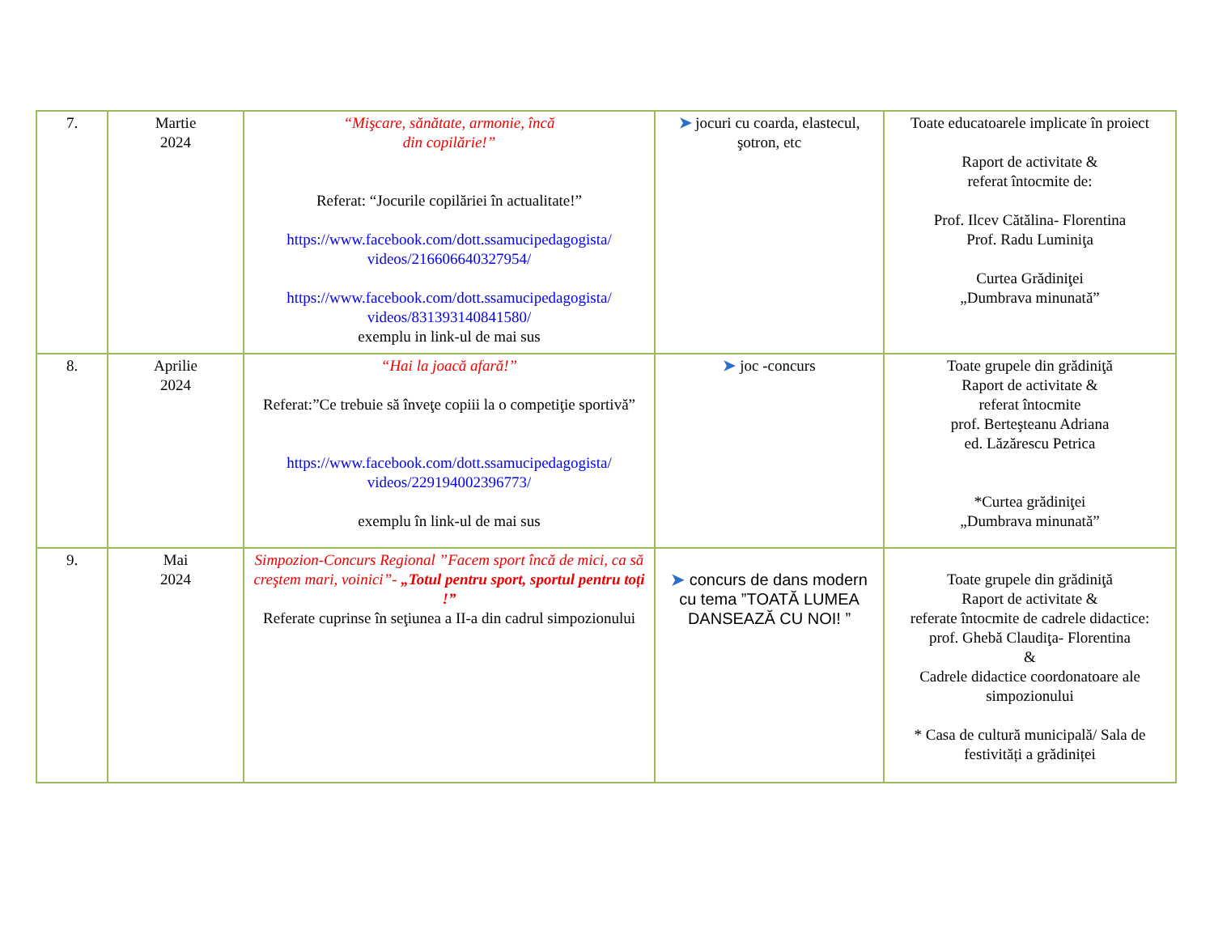| 7. | Martie 2024 | “Mişcare, sănătate, armonie, încă din copilărie!” Referat: “Jocurile copilăriei în actualitate!” https://www.facebook.com/dott.ssamucipedagogista/ videos/216606640327954/ https://www.facebook.com/dott.ssamucipedagogista/ videos/831393140841580/ exemplu in link-ul de mai sus | ➤ jocuri cu coarda, elastecul, şotron, etc | Toate educatoarele implicate în proiect Raport de activitate & referat întocmite de: Prof. Ilcev Cătălina- Florentina Prof. Radu Luminiţa Curtea Grădiniţei „Dumbrava minunată” |
| 8. | Aprilie 2024 | “Hai la joacă afară!” Referat:”Ce trebuie să înveţe copiii la o competiţie sportivă” https://www.facebook.com/dott.ssamucipedagogista/ videos/229194002396773/ exemplu în link-ul de mai sus | ➤ joc -concurs | Toate grupele din grădiniţă Raport de activitate & referat întocmite prof. Berteşteanu Adriana ed. Lăzărescu Petrica *Curtea grădiniţei „Dumbrava minunată” |
| 9. | Mai 2024 | Simpozion-Concurs Regional ”Facem sport încă de mici, ca să creştem mari, voinici”- „Totul pentru sport, sportul pentru toți !” Referate cuprinse în seţiunea a II-a din cadrul simpozionului | ➤ concurs de dans modern cu tema ”TOATĂ LUMEA DANSEAZĂ CU NOI! ” | Toate grupele din grădiniţă Raport de activitate & referate întocmite de cadrele didactice: prof. Ghebă Claudiţa- Florentina & Cadrele didactice coordonatoare ale simpozionului * Casa de cultură municipală/ Sala de festivități a grădiniței |